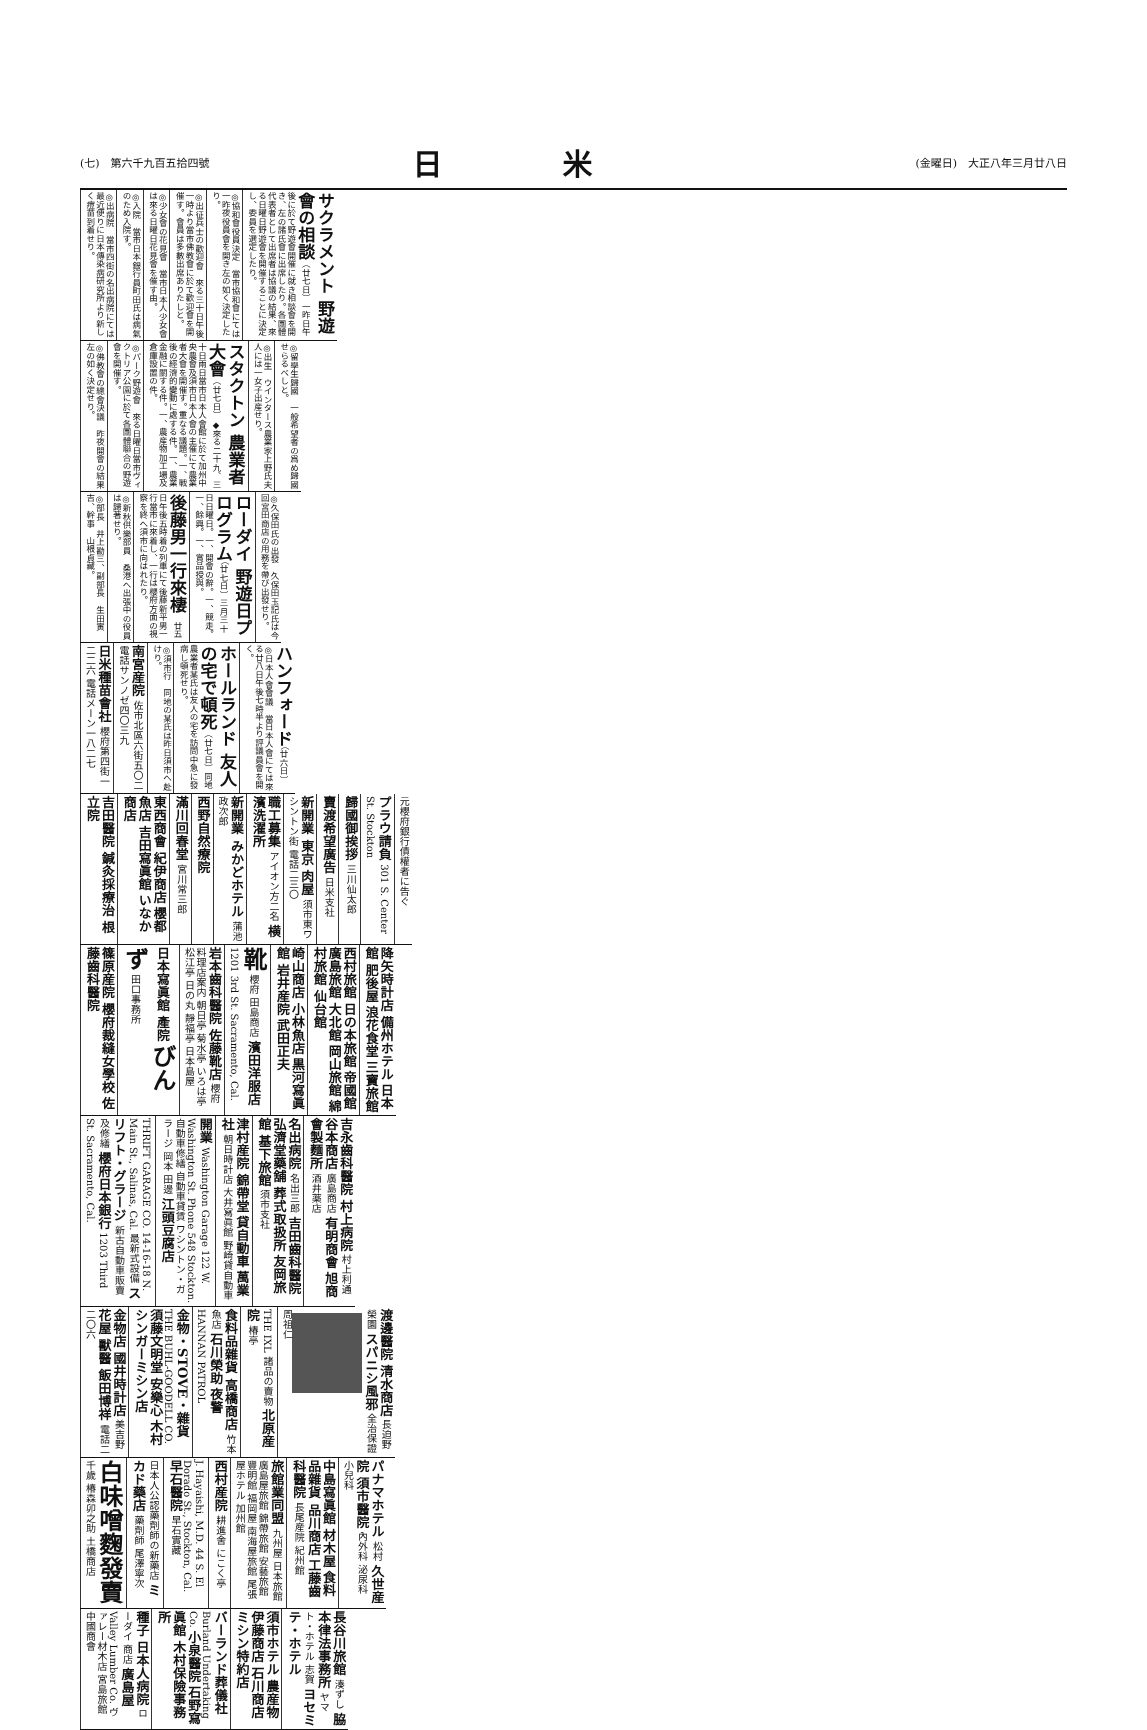(七)　第六千九百五拾四號 日米 (金曜日)　大正八年三月廿八日
サクラメント 野遊會の相談（廿七日）一昨日午後に於て野遊會開催に就き相談會を開き、左の諸氏會に出席したり。各團體代表者として出席者は協議の結果、來る日曜日野遊會を開催することに決定し、委員を選定したり。
◎協和會役員決定　當市協和會にては一昨夜役員會を開き左の如く決定したり。
◎出征兵士の歡迎會　來る三十日午後一時より當市佛教會に於て歡迎會を開催す。會員は多數出席ありたしと。
◎少女會の花見會　當市日本人少女會は來る日曜日花見會を催す由。
◎入院　當市日本銀行員町田氏は病氣のため入院す。
◎出病院　當市四街の名出病院にては最近便りに日本傳染病研究所より新しく痘苗到着せり。
◎留學生歸國　一般希望者の爲め歸國せらるべしと。
◎出生　ウインタース農業家上野氏夫人には一女子出産せり。
スタクトン 農業者大會（廿七日）◆來る二十九、三十日兩日當市日本人會館に於て加州中央農會及須市日本人會の主催にて農業者大會を開催す。重なる議題。一、戰後の經濟的變動に處する件。一、農業金融に關する件。一、農産物加工場及倉庫設置の件。
◎パーク野遊會　來る日曜日當市ヴィクトリア公園に於て各團體聯合の野遊會を開催す。
◎佛教會の總會決議　昨夜開會の結果左の如く決定せり。
◎久保田氏の出發　久保田玉記氏は今回宮田商店の用務を帶び出發せり。
ローダイ 野遊日プログラム（廿七日）三月三十日日曜日。一、開會の辭。一、競走。一、餘興。一、賞品授與。
後藤男一行來棲　廿五日午後五時着の列車にて後藤新平男一行當市に來着し、一行は櫻府方面の視察を終へ須市に向はれたり。
◎新秋供樂部員　桑港へ出張中の役員は歸著せり。
◎部長　井上勘三、副部長　生田寅吉、幹事　山根貞藏。
ハンフォード（廿六日）◎日本人會會議　當日本人會にては來る廿八日午後七時半より評議員會を開く。
ホールランド 友人の宅で頓死（廿七日）同地農業者某氏は友人の宅を訪問中急に發病し頓死せり。
◎須市行　同地の某氏は昨日須市へ赴けり。
南宮産院 佐市北區六街五〇二 電話サンノゼ四〇三九
日米種苗會社 櫻府第四街一二二六 電話メーン一八二七
元櫻府銀行債權者に告ぐ
プラウ請負 301 S. Center St. Stockton
歸國御挨拶 三川仙太郎
賣渡希望廣告 日米支社
新開業 東京 肉屋 須市東ワシントン街 電話二三〇
職工募集 アイオン方二名 横濱洗濯所
新開業 みかどホテル 蒲池政次郎
西野自然療院
滿川回春堂 宮川常三郎
東西商會 紀伊商店 櫻都魚店 吉田寫眞館 いなか商店
吉田醫院 鍼灸採療治 根立院
降矢時計店 備州ホテル 日本館 肥後屋 浪花食堂 三寶旅館
西村旅館 日の本旅館 帝國館 廣島旅館 大北館 岡山旅館 綿村旅館 仙台館
崎山商店 小林魚店 黒河寫眞館 岩井産院 武田正夫
靴 櫻府 田島商店 濱田洋服店 1201 3rd St. Sacramento, Cal.
岩本齒科醫院 佐藤靴店 櫻府料理店案内 朝日亭 菊水亭 いろは亭 松江亭 日の丸 靜福亭 日本島屋
日本寫眞館 產院 びんず 田口事務所
篠原産院 櫻府裁縫女學校 佐藤齒科醫院
吉永齒科醫院 村上病院 村上利通 谷本商店 廣島商店 有明商會 旭商會製麵所 酒井薬店
名出病院 名出三郎 吉田齒科醫院 弘濟堂藥舖 葬式取扱所 友岡旅館 基下旅館 須市支社
津村産院 錦帶堂 貸自動車 萬業社 朝日時計店 大井寫眞館 野崎貸自動車
開業 Washington Garage 122 W. Washington St. Phone 548 Stockton. 自動車修繕 自動車貸賃 ワシントン・ガラージ 岡本 田邊 江頭豆腐店
THRIFT GARAGE CO. 14-16-18 N. Main St., Salinas, Cal. 最新式設備 スリフト・グラージ 新古自動車販賣及修繕 櫻府日本銀行 1203 Third St. Sacramento, Cal.
渡邊醫院 清水商店 長迫野榮園 スパニシ風邪 全治保證
周祖仁
THE IXL 諸品の賣物 北原産院 椿亭
食料品雜貨 高橋商店 竹本魚店 石川榮助 夜警 HANNAN PATROL
金物・STOVE・雜貨 THE BUHL-GOODELL CO. 須藤文明堂 安樂心 木村シンガーミシン店
金物店 國井時計店 美吉野 花屋 獸醫 飯田博祥 電話二二〇六
パナマホテル 松村 久世産院 須市醫院 內外科 泌尿科 小兒科
中島寫眞館 材木屋 食料品雜貨 品川商店 工藤齒科醫院 長尾産院 紀州館
旅館業同盟 九州屋 日本旅館 廣島屋旅館 錦帶旅館 安藝旅館 豐明館 福岡屋 南海屋旅館 尾張屋ホテル 加州館
西村産院 耕進舍 にこく亭
J. Hayaishi, M.D. 44 S. El Dorado St., Stockton, Cal. 早石醫院 早石實藏
日本人公認藥劑師の新藥店 ミカド藥店 藥劑師 尾澤寧次
白味噌麴發賣 千歲 椿森卯之助 土橋商店
長谷川旅館 湊ずし 脇本律法事務所 ヤマト・ホテル 志賀 ヨセミテ・ホテル
須市ホテル 農産物 伊藤商店 石川商店 ミシン特約店
バーランド葬儀社 Burland Undertaking Co. 小泉醫院 石野寫眞館 木村保險事務所
種子 日本人病院 ローダイ 商店 廣島屋 Valley Lumber Co. ヴァレー材木店 宮島旅館 中國商會